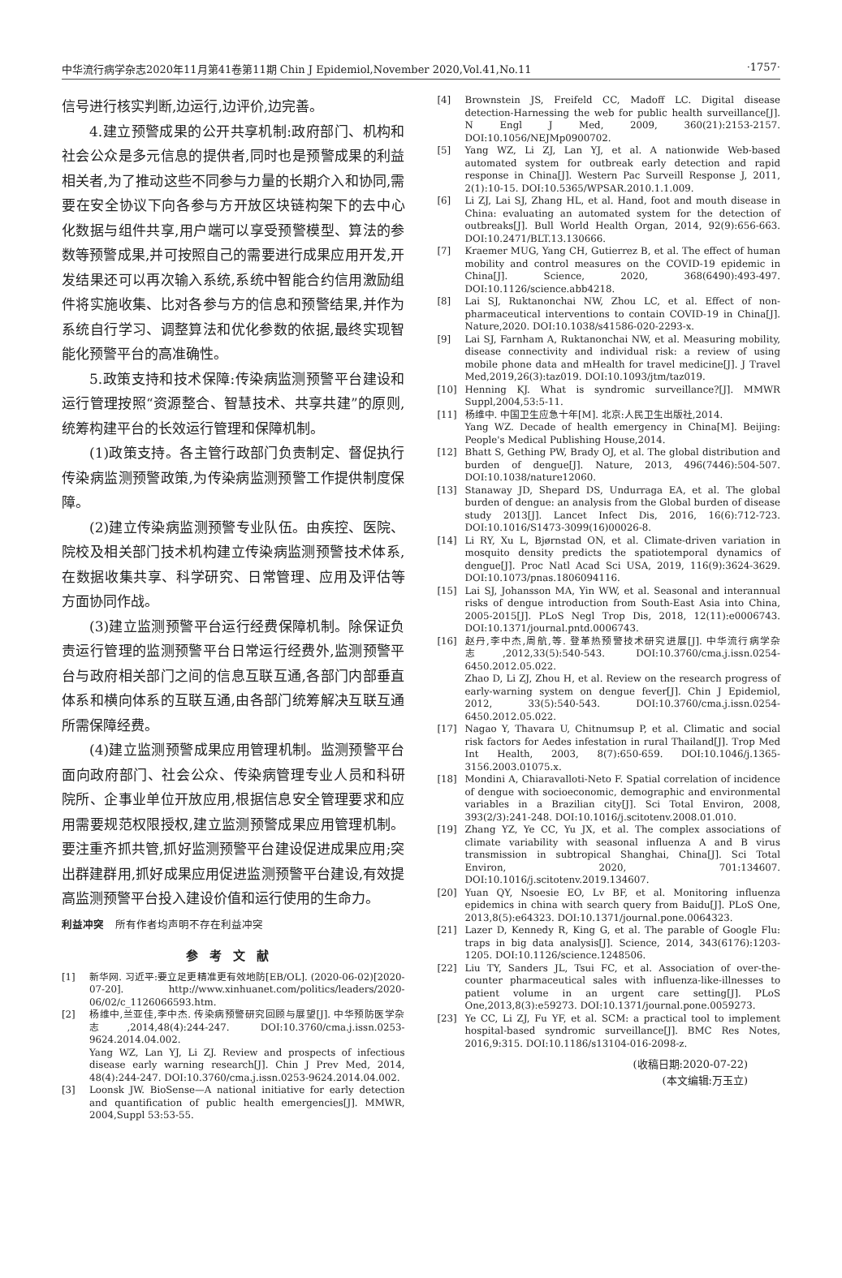中华流行病学杂志2020年11月第41卷第11期 Chin J Epidemiol,November 2020,Vol.41,No.11 ·1757·
信号进行核实判断,边运行,边评价,边完善。
4.建立预警成果的公开共享机制:政府部门、机构和社会公众是多元信息的提供者,同时也是预警成果的利益相关者,为了推动这些不同参与力量的长期介入和协同,需要在安全协议下向各参与方开放区块链构架下的去中心化数据与组件共享,用户端可以享受预警模型、算法的参数等预警成果,并可按照自己的需要进行成果应用开发,开发结果还可以再次输入系统,系统中智能合约信用激励组件将实施收集、比对各参与方的信息和预警结果,并作为系统自行学习、调整算法和优化参数的依据,最终实现智能化预警平台的高准确性。
5.政策支持和技术保障:传染病监测预警平台建设和运行管理按照“资源整合、智慧技术、共享共建”的原则,统筹构建平台的长效运行管理和保障机制。
(1)政策支持。各主管行政部门负责制定、督促执行传染病监测预警政策,为传染病监测预警工作提供制度保障。
(2)建立传染病监测预警专业队伍。由疾控、医院、院校及相关部门技术机构建立传染病监测预警技术体系,在数据收集共享、科学研究、日常管理、应用及评估等方面协同作战。
(3)建立监测预警平台运行经费保障机制。除保证负责运行管理的监测预警平台日常运行经费外,监测预警平台与政府相关部门之间的信息互联互通,各部门内部垂直体系和横向体系的互联互通,由各部门统筹解决互联互通所需保障经费。
(4)建立监测预警成果应用管理机制。监测预警平台面向政府部门、社会公众、传染病管理专业人员和科研院所、企事业单位开放应用,根据信息安全管理要求和应用需要规范权限授权,建立监测预警成果应用管理机制。要注重齐抓共管,抓好监测预警平台建设促进成果应用;突出群建群用,抓好成果应用促进监测预警平台建设,有效提高监测预警平台投入建设价值和运行使用的生命力。
利益冲突 所有作者均声明不存在利益冲突
参考文献
[1] 新华网. 习近平:要立足更精准更有效地防[EB/OL]. (2020-06-02)[2020-07-20]. http://www.xinhuanet.com/politics/leaders/2020-06/02/c_1126066593.htm.
[2] 杨维中,兰亚佳,李中杰. 传染病预警研究回顾与展望[J]. 中华预防医学杂志,2014,48(4):244-247. DOI:10.3760/cma.j.issn.0253-9624.2014.04.002.
Yang WZ, Lan YJ, Li ZJ. Review and prospects of infectious disease early warning research[J]. Chin J Prev Med, 2014, 48(4):244-247. DOI:10.3760/cma.j.issn.0253-9624.2014.04.002.
[3] Loonsk JW. BioSense—A national initiative for early detection and quantification of public health emergencies[J]. MMWR, 2004,Suppl 53:53-55.
[4] Brownstein JS, Freifeld CC, Madoff LC. Digital disease detection-Harnessing the web for public health surveillance[J]. N Engl J Med, 2009, 360(21):2153-2157. DOI:10.1056/NEJMp0900702.
[5] Yang WZ, Li ZJ, Lan YJ, et al. A nationwide Web-based automated system for outbreak early detection and rapid response in China[J]. Western Pac Surveill Response J, 2011, 2(1):10-15. DOI:10.5365/WPSAR.2010.1.1.009.
[6] Li ZJ, Lai SJ, Zhang HL, et al. Hand, foot and mouth disease in China: evaluating an automated system for the detection of outbreaks[J]. Bull World Health Organ, 2014, 92(9):656-663. DOI:10.2471/BLT.13.130666.
[7] Kraemer MUG, Yang CH, Gutierrez B, et al. The effect of human mobility and control measures on the COVID-19 epidemic in China[J]. Science, 2020, 368(6490):493-497. DOI:10.1126/science.abb4218.
[8] Lai SJ, Ruktanonchai NW, Zhou LC, et al. Effect of non-pharmaceutical interventions to contain COVID-19 in China[J]. Nature,2020. DOI:10.1038/s41586-020-2293-x.
[9] Lai SJ, Farnham A, Ruktanonchai NW, et al. Measuring mobility, disease connectivity and individual risk: a review of using mobile phone data and mHealth for travel medicine[J]. J Travel Med,2019,26(3):taz019. DOI:10.1093/jtm/taz019.
[10] Henning KJ. What is syndromic surveillance?[J]. MMWR Suppl,2004,53:5-11.
[11] 杨维中. 中国卫生应急十年[M]. 北京:人民卫生出版社,2014.
Yang WZ. Decade of health emergency in China[M]. Beijing: People's Medical Publishing House,2014.
[12] Bhatt S, Gething PW, Brady OJ, et al. The global distribution and burden of dengue[J]. Nature, 2013, 496(7446):504-507. DOI:10.1038/nature12060.
[13] Stanaway JD, Shepard DS, Undurraga EA, et al. The global burden of dengue: an analysis from the Global burden of disease study 2013[J]. Lancet Infect Dis, 2016, 16(6):712-723. DOI:10.1016/S1473-3099(16)00026-8.
[14] Li RY, Xu L, Bjørnstad ON, et al. Climate-driven variation in mosquito density predicts the spatiotemporal dynamics of dengue[J]. Proc Natl Acad Sci USA, 2019, 116(9):3624-3629. DOI:10.1073/pnas.1806094116.
[15] Lai SJ, Johansson MA, Yin WW, et al. Seasonal and interannual risks of dengue introduction from South-East Asia into China, 2005-2015[J]. PLoS Negl Trop Dis, 2018, 12(11):e0006743. DOI:10.1371/journal.pntd.0006743.
[16] 赵丹,李中杰,周航,等. 登革热预警技术研究进展[J]. 中华流行病学杂志,2012,33(5):540-543. DOI:10.3760/cma.j.issn.0254-6450.2012.05.022.
Zhao D, Li ZJ, Zhou H, et al. Review on the research progress of early-warning system on dengue fever[J]. Chin J Epidemiol, 2012, 33(5):540-543. DOI:10.3760/cma.j.issn.0254-6450.2012.05.022.
[17] Nagao Y, Thavara U, Chitnumsup P, et al. Climatic and social risk factors for Aedes infestation in rural Thailand[J]. Trop Med Int Health, 2003, 8(7):650-659. DOI:10.1046/j.1365-3156.2003.01075.x.
[18] Mondini A, Chiaravalloti-Neto F. Spatial correlation of incidence of dengue with socioeconomic, demographic and environmental variables in a Brazilian city[J]. Sci Total Environ, 2008, 393(2/3):241-248. DOI:10.1016/j.scitotenv.2008.01.010.
[19] Zhang YZ, Ye CC, Yu JX, et al. The complex associations of climate variability with seasonal influenza A and B virus transmission in subtropical Shanghai, China[J]. Sci Total Environ, 2020, 701:134607. DOI:10.1016/j.scitotenv.2019.134607.
[20] Yuan QY, Nsoesie EO, Lv BF, et al. Monitoring influenza epidemics in china with search query from Baidu[J]. PLoS One, 2013,8(5):e64323. DOI:10.1371/journal.pone.0064323.
[21] Lazer D, Kennedy R, King G, et al. The parable of Google Flu: traps in big data analysis[J]. Science, 2014, 343(6176):1203-1205. DOI:10.1126/science.1248506.
[22] Liu TY, Sanders JL, Tsui FC, et al. Association of over-the-counter pharmaceutical sales with influenza-like-illnesses to patient volume in an urgent care setting[J]. PLoS One,2013,8(3):e59273. DOI:10.1371/journal.pone.0059273.
[23] Ye CC, Li ZJ, Fu YF, et al. SCM: a practical tool to implement hospital-based syndromic surveillance[J]. BMC Res Notes, 2016,9:315. DOI:10.1186/s13104-016-2098-z.
(收稿日期:2020-07-22)
(本文编辑:万玉立)